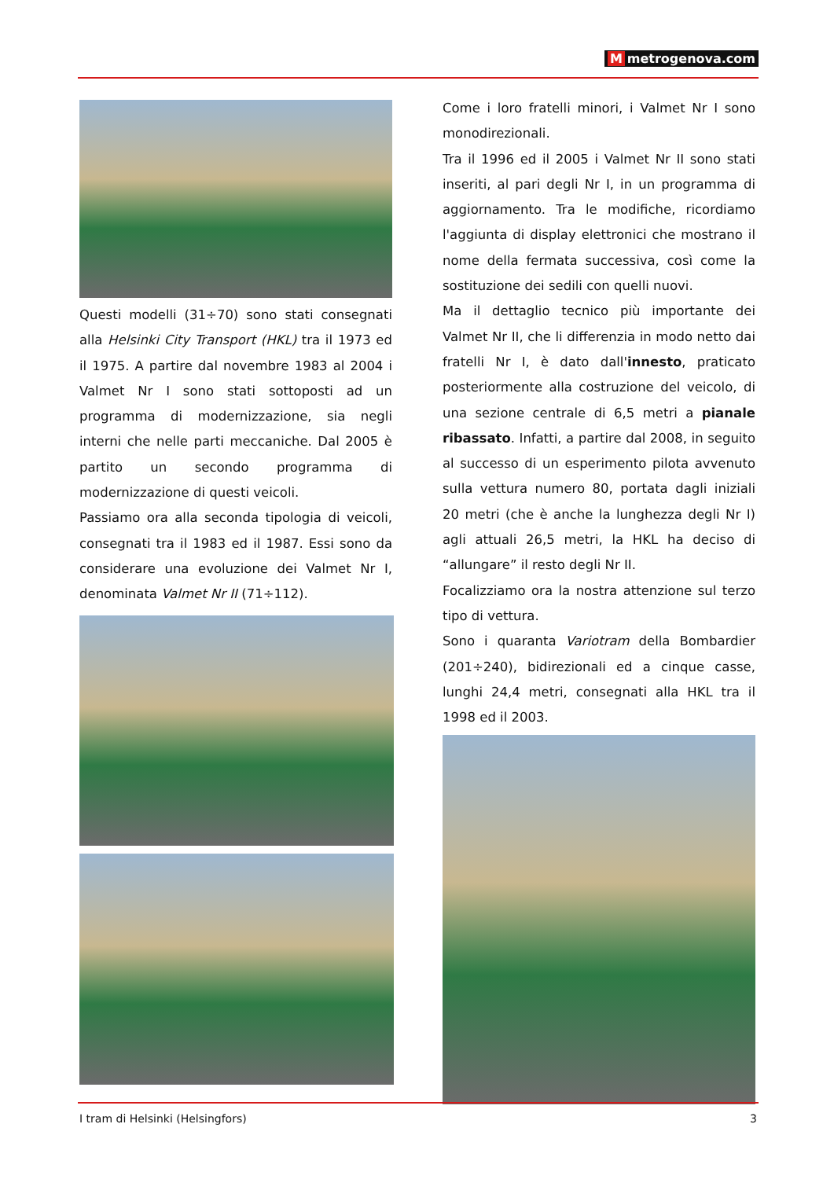Mmetrogenova.com
Questi modelli (31÷70) sono stati consegnati alla Helsinki City Transport (HKL) tra il 1973 ed il 1975. A partire dal novembre 1983 al 2004 i Valmet Nr I sono stati sottoposti ad un programma di modernizzazione, sia negli interni che nelle parti meccaniche. Dal 2005 è partito un secondo programma di modernizzazione di questi veicoli.
Passiamo ora alla seconda tipologia di veicoli, consegnati tra il 1983 ed il 1987. Essi sono da considerare una evoluzione dei Valmet Nr I, denominata Valmet Nr II (71÷112).
Come i loro fratelli minori, i Valmet Nr I sono monodirezionali.
Tra il 1996 ed il 2005 i Valmet Nr II sono stati inseriti, al pari degli Nr I, in un programma di aggiornamento. Tra le modifiche, ricordiamo l'aggiunta di display elettronici che mostrano il nome della fermata successiva, così come la sostituzione dei sedili con quelli nuovi.
Ma il dettaglio tecnico più importante dei Valmet Nr II, che li differenzia in modo netto dai fratelli Nr I, è dato dall'innesto, praticato posteriormente alla costruzione del veicolo, di una sezione centrale di 6,5 metri a pianale ribassato. Infatti, a partire dal 2008, in seguito al successo di un esperimento pilota avvenuto sulla vettura numero 80, portata dagli iniziali 20 metri (che è anche la lunghezza degli Nr I) agli attuali 26,5 metri, la HKL ha deciso di “allungare” il resto degli Nr II.
Focalizziamo ora la nostra attenzione sul terzo tipo di vettura.
Sono i quaranta Variotram della Bombardier (201÷240), bidirezionali ed a cinque casse, lunghi 24,4 metri, consegnati alla HKL tra il 1998 ed il 2003.
I tram di Helsinki (Helsingfors) 3